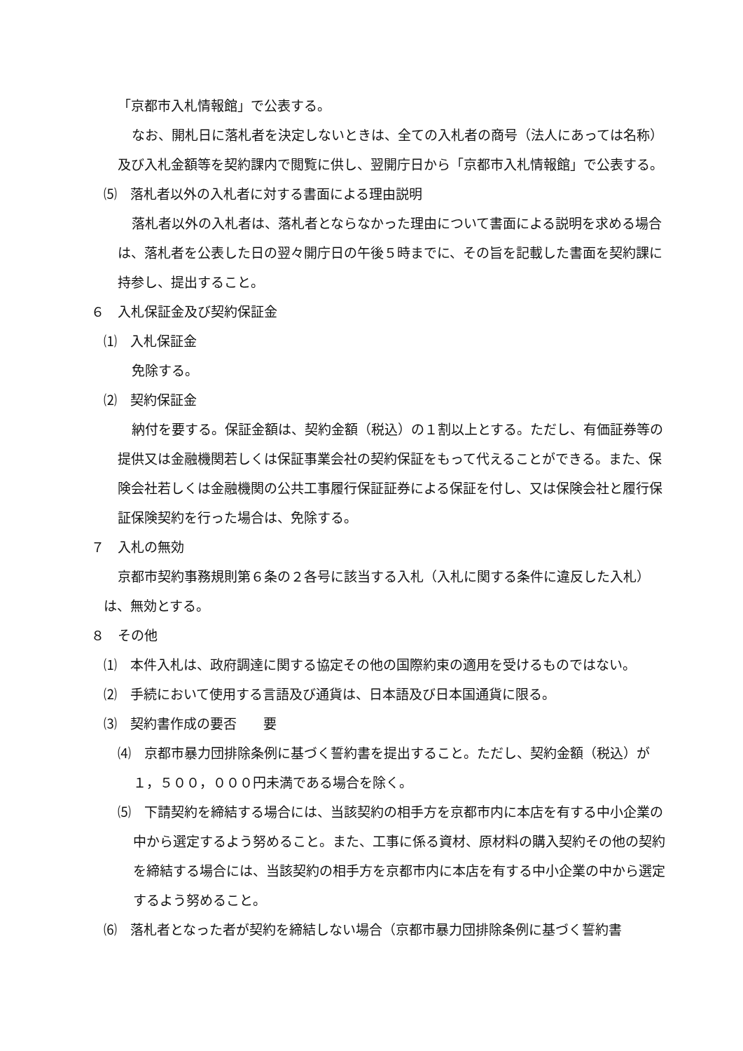「京都市入札情報館」で公表する。
なお、開札日に落札者を決定しないときは、全ての入札者の商号（法人にあっては名称）及び入札金額等を契約課内で閲覧に供し、翌開庁日から「京都市入札情報館」で公表する。
⑸　落札者以外の入札者に対する書面による理由説明
落札者以外の入札者は、落札者とならなかった理由について書面による説明を求める場合は、落札者を公表した日の翌々開庁日の午後５時までに、その旨を記載した書面を契約課に持参し、提出すること。
６　入札保証金及び契約保証金
⑴　入札保証金
免除する。
⑵　契約保証金
納付を要する。保証金額は、契約金額（税込）の１割以上とする。ただし、有価証券等の提供又は金融機関若しくは保証事業会社の契約保証をもって代えることができる。また、保険会社若しくは金融機関の公共工事履行保証証券による保証を付し、又は保険会社と履行保証保険契約を行った場合は、免除する。
７　入札の無効
京都市契約事務規則第６条の２各号に該当する入札（入札に関する条件に違反した入札）は、無効とする。
８　その他
⑴　本件入札は、政府調達に関する協定その他の国際約束の適用を受けるものではない。
⑵　手続において使用する言語及び通貨は、日本語及び日本国通貨に限る。
⑶　契約書作成の要否　　要
⑷　京都市暴力団排除条例に基づく誓約書を提出すること。ただし、契約金額（税込）が１，５００，０００円未満である場合を除く。
⑸　下請契約を締結する場合には、当該契約の相手方を京都市内に本店を有する中小企業の中から選定するよう努めること。また、工事に係る資材、原材料の購入契約その他の契約を締結する場合には、当該契約の相手方を京都市内に本店を有する中小企業の中から選定するよう努めること。
⑹　落札者となった者が契約を締結しない場合（京都市暴力団排除条例に基づく誓約書